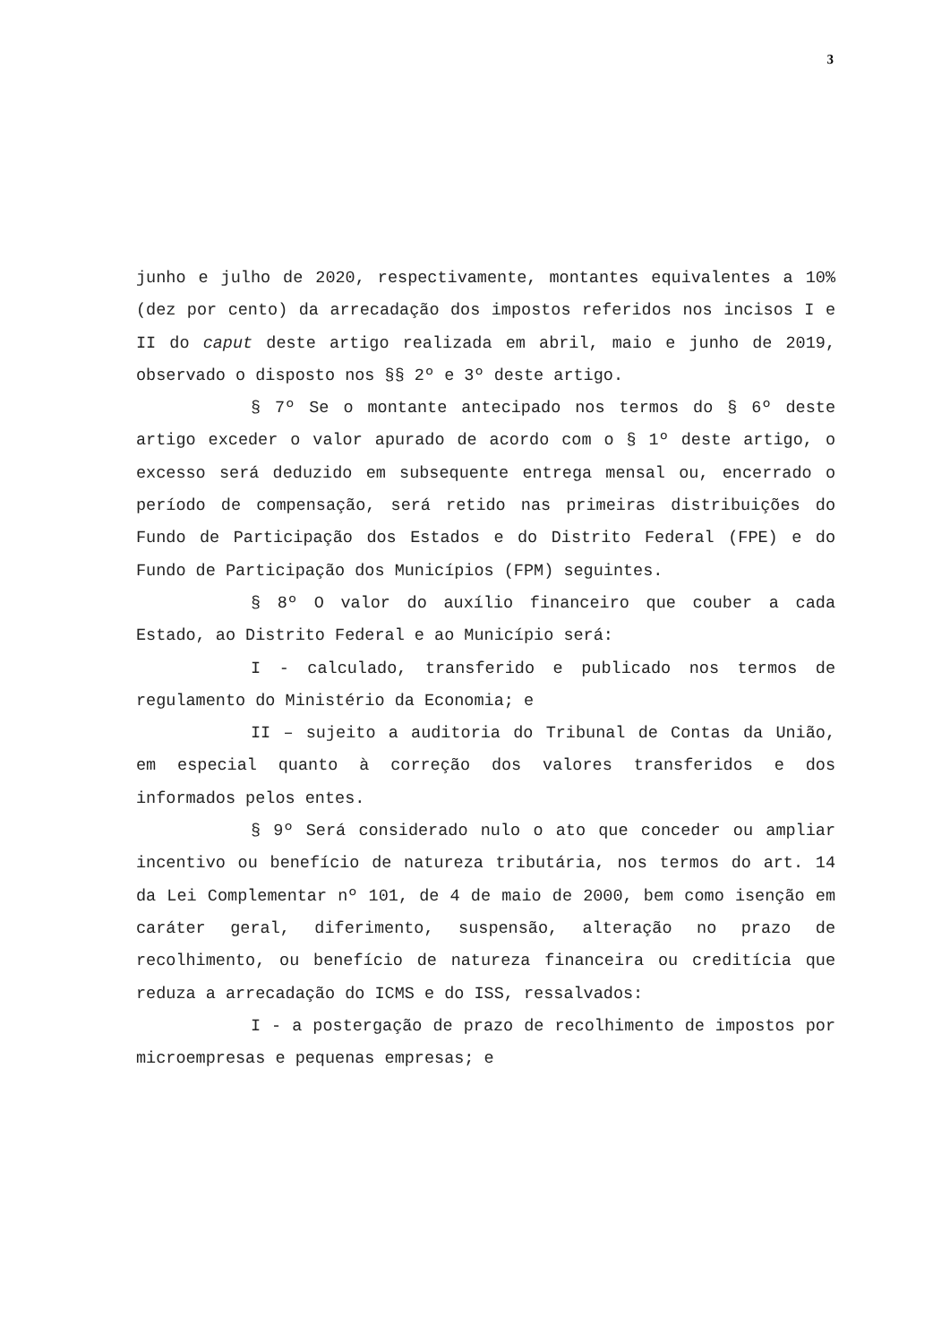3
junho e julho de 2020, respectivamente, montantes equivalentes a 10% (dez por cento) da arrecadação dos impostos referidos nos incisos I e II do caput deste artigo realizada em abril, maio e junho de 2019, observado o disposto nos §§ 2º e 3º deste artigo.
§ 7º Se o montante antecipado nos termos do § 6º deste artigo exceder o valor apurado de acordo com o § 1º deste artigo, o excesso será deduzido em subsequente entrega mensal ou, encerrado o período de compensação, será retido nas primeiras distribuições do Fundo de Participação dos Estados e do Distrito Federal (FPE) e do Fundo de Participação dos Municípios (FPM) seguintes.
§ 8º O valor do auxílio financeiro que couber a cada Estado, ao Distrito Federal e ao Município será:
I - calculado, transferido e publicado nos termos de regulamento do Ministério da Economia; e
II – sujeito a auditoria do Tribunal de Contas da União, em especial quanto à correção dos valores transferidos e dos informados pelos entes.
§ 9º Será considerado nulo o ato que conceder ou ampliar incentivo ou benefício de natureza tributária, nos termos do art. 14 da Lei Complementar nº 101, de 4 de maio de 2000, bem como isenção em caráter geral, diferimento, suspensão, alteração no prazo de recolhimento, ou benefício de natureza financeira ou creditícia que reduza a arrecadação do ICMS e do ISS, ressalvados:
I - a postergação de prazo de recolhimento de impostos por microempresas e pequenas empresas; e